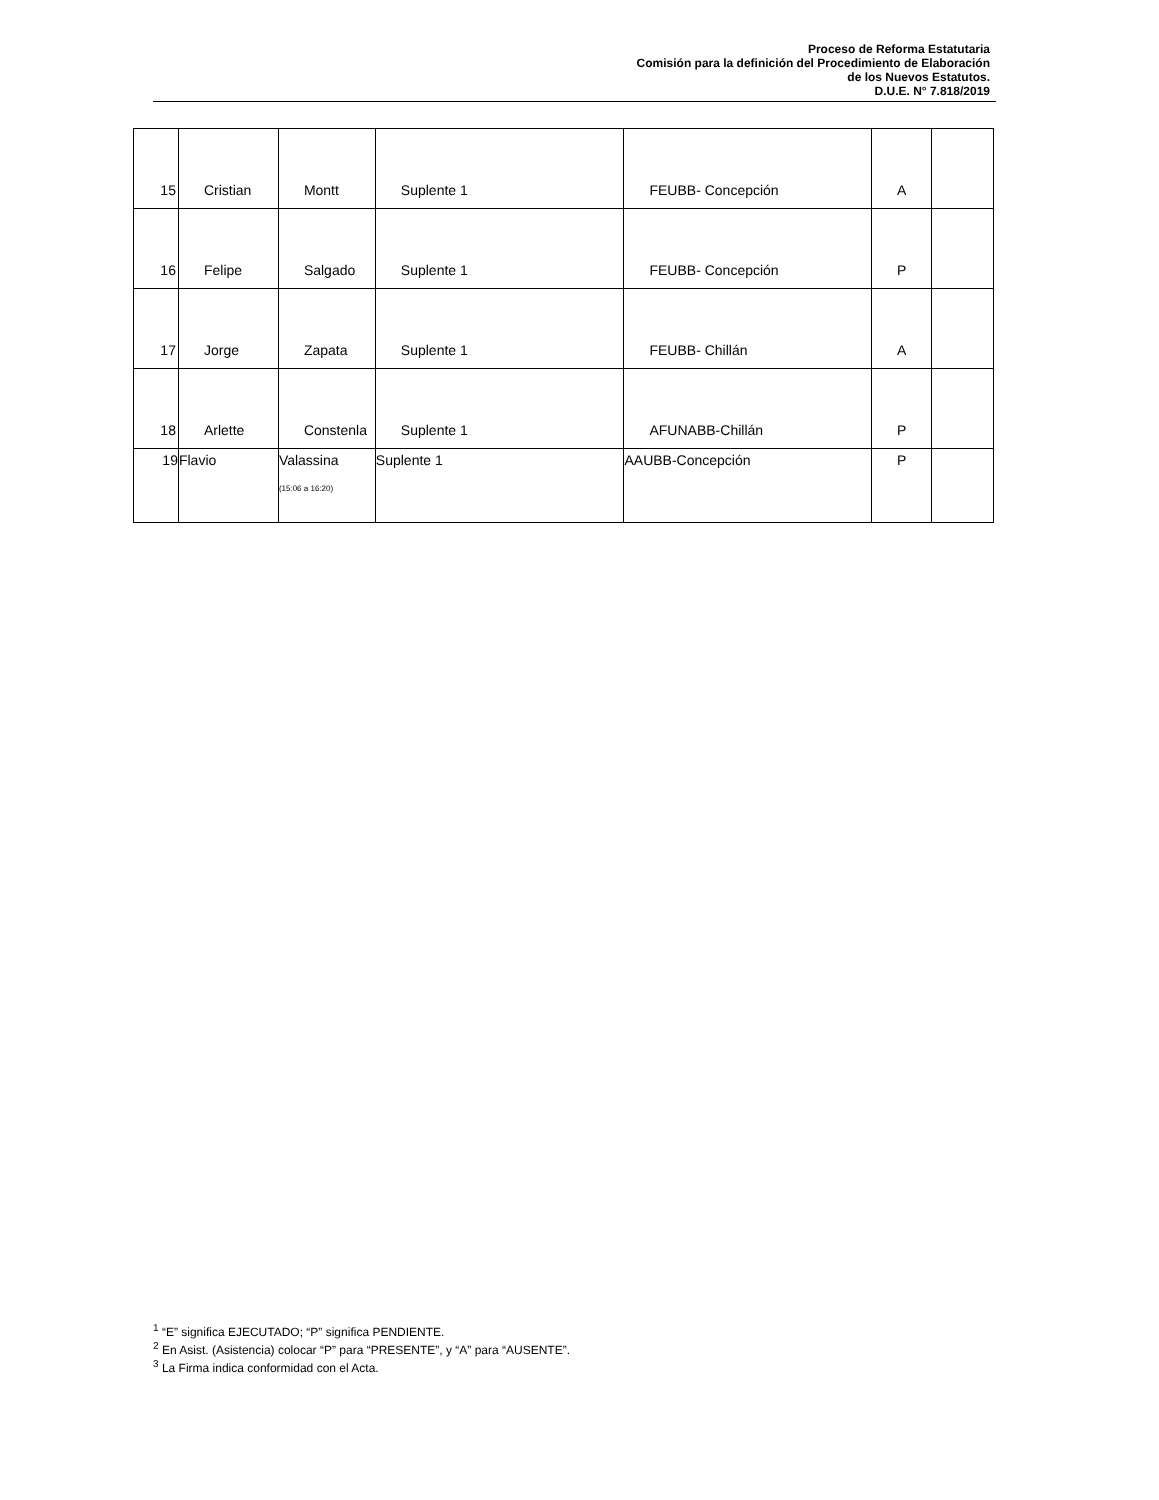Proceso de Reforma Estatutaria
Comisión para la definición del Procedimiento de Elaboración
de los Nuevos Estatutos.
D.U.E. N° 7.818/2019
| 15 | Cristian | Montt | Suplente 1 | FEUBB- Concepción | A | |
| 16 | Felipe | Salgado | Suplente 1 | FEUBB- Concepción | P | |
| 17 | Jorge | Zapata | Suplente 1 | FEUBB- Chillán | A | |
| 18 | Arlette | Constenla | Suplente 1 | AFUNABB-Chillán | P | |
| 19 | Flavio | Valassina (15:06 a 16:20) | Suplente 1 | AAUBB-Concepción | P | |
<sup>1</sup> “E” significa EJECUTADO; “P” significa PENDIENTE.
<sup>2</sup> En Asist. (Asistencia) colocar “P” para “PRESENTE”, y “A” para “AUSENTE”.
<sup>3</sup> La Firma indica conformidad con el Acta.